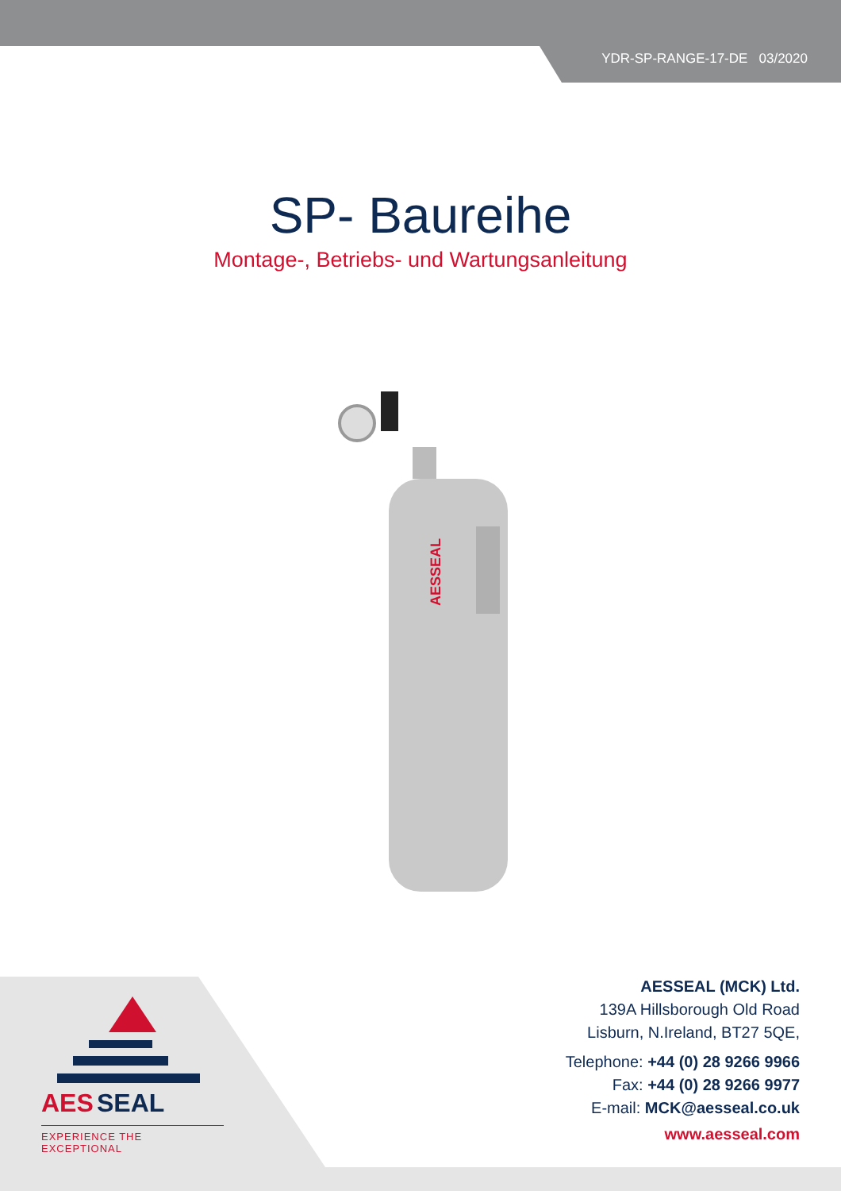YDR-SP-RANGE-17-DE 03/2020
SP- Baureihe
Montage-, Betriebs- und Wartungsanleitung
AESSEAL
AES
SEAL
EXPERIENCE THE EXCEPTIONAL
AESSEAL (MCK) Ltd.
139A Hillsborough Old Road
Lisburn, N.Ireland, BT27 5QE,
Telephone: +44 (0) 28 9266 9966
Fax: +44 (0) 28 9266 9977
E-mail: MCK@aesseal.co.uk
www.aesseal.com